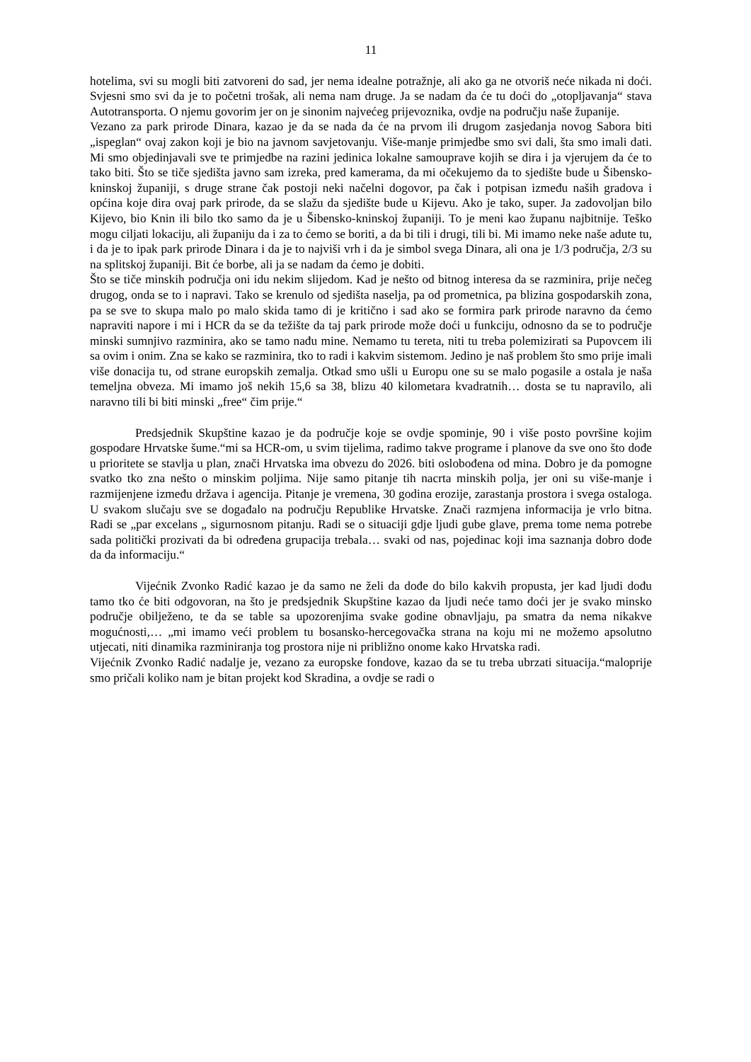11
hotelima, svi su mogli biti zatvoreni do sad, jer nema idealne potražnje, ali ako ga ne otvoriš neće nikada ni doći. Svjesni smo svi da je to početni trošak, ali nema nam druge. Ja se nadam da će tu doći do „otopljavanja“ stava Autotransporta. O njemu govorim jer on je sinonim najvećeg prijevoznika, ovdje na području naše županije.
Vezano za park prirode Dinara, kazao je da se nada da će na prvom ili drugom zasjedanja novog Sabora biti „ispeglan“ ovaj zakon koji je bio na javnom savjetovanju. Više-manje primjedbe smo svi dali, šta smo imali dati. Mi smo objedinjavali sve te primjedbe na razini jedinica lokalne samouprave kojih se dira i ja vjerujem da će to tako biti. Što se tiče sjedišta javno sam izreka, pred kamerama, da mi očekujemo da to sjedište bude u Šibensko-kninskoj županiji, s druge strane čak postoji neki načelni dogovor, pa čak i potpisan između naših gradova i općina koje dira ovaj park prirode, da se slažu da sjedište bude u Kijevu. Ako je tako, super. Ja zadovoljan bilo Kijevo, bio Knin ili bilo tko samo da je u Šibensko-kninskoj županiji. To je meni kao županu najbitnije. Teško mogu ciljati lokaciju, ali županiju da i za to ćemo se boriti, a da bi tili i drugi, tili bi. Mi imamo neke naše adute tu, i da je to ipak park prirode Dinara i da je to najviši vrh i da je simbol svega Dinara, ali ona je 1/3 područja, 2/3 su na splitskoj županiji. Bit će borbe, ali ja se nadam da ćemo je dobiti.
Što se tiče minskih područja oni idu nekim slijedom. Kad je nešto od bitnog interesa da se razminira, prije nečeg drugog, onda se to i napravi. Tako se krenulo od sjedišta naselja, pa od prometnica, pa blizina gospodarskih zona, pa se sve to skupa malo po malo skida tamo di je kritično i sad ako se formira park prirode naravno da ćemo napraviti napore i mi i HCR da se da težište da taj park prirode može doći u funkciju, odnosno da se to područje minski sumnjivo razminira, ako se tamo nađu mine. Nemamo tu tereta, niti tu treba polemizirati sa Pupovcem ili sa ovim i onim. Zna se kako se razminira, tko to radi i kakvim sistemom. Jedino je naš problem što smo prije imali više donacija tu, od strane europskih zemalja. Otkad smo ušli u Europu one su se malo pogasile a ostala je naša temeljna obveza. Mi imamo još nekih 15,6 sa 38, blizu 40 kilometara kvadratnih… dosta se tu napravilo, ali naravno tili bi biti minski „free“ čim prije.“
Predsjednik Skupštine kazao je da područje koje se ovdje spominje, 90 i više posto površine kojim gospodare Hrvatske šume.“mi sa HCR-om, u svim tijelima, radimo takve programe i planove da sve ono što dođe u prioritete se stavlja u plan, znači Hrvatska ima obvezu do 2026. biti oslobođena od mina. Dobro je da pomogne svatko tko zna nešto o minskim poljima. Nije samo pitanje tih nacrta minskih polja, jer oni su više-manje i razmijenjene između država i agencija. Pitanje je vremena, 30 godina erozije, zarastanja prostora i svega ostaloga. U svakom slučaju sve se događalo na području Republike Hrvatske. Znači razmjena informacija je vrlo bitna. Radi se „par excelans „ sigurnosnom pitanju. Radi se o situaciji gdje ljudi gube glave, prema tome nema potrebe sada politički prozivati da bi određena grupacija trebala… svaki od nas, pojedinac koji ima saznanja dobro dođe da da informaciju.“
Vijećnik Zvonko Radić kazao je da samo ne želi da dođe do bilo kakvih propusta, jer kad ljudi dođu tamo tko će biti odgovoran, na što je predsjednik Skupštine kazao da ljudi neće tamo doći jer je svako minsko područje obilježeno, te da se table sa upozorenjima svake godine obnavljaju, pa smatra da nema nikakve mogućnosti,… „mi imamo veći problem tu bosansko-hercegovačka strana na koju mi ne možemo apsolutno utjecati, niti dinamika razminiranja tog prostora nije ni približno onome kako Hrvatska radi.
Vijećnik Zvonko Radić nadalje je, vezano za europske fondove, kazao da se tu treba ubrzati situacija.“maloprije smo pričali koliko nam je bitan projekt kod Skradina, a ovdje se radi o